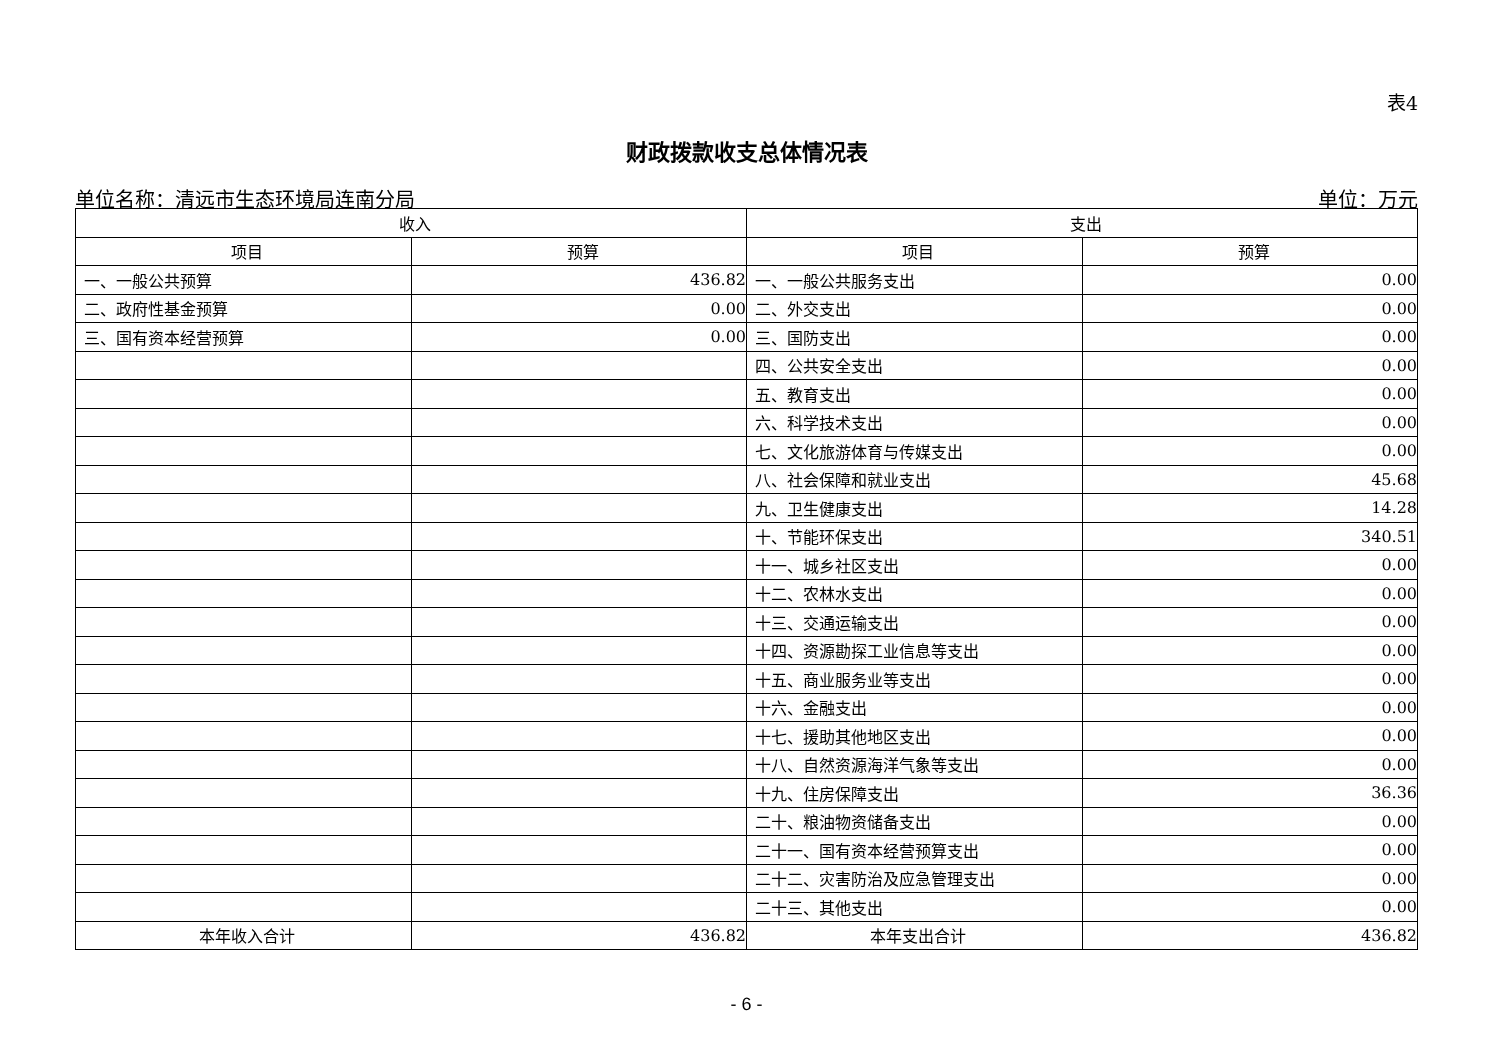表4
财政拨款收支总体情况表
单位名称：清远市生态环境局连南分局 单位：万元
| 收入 | | 支出 | |
| --- | --- | --- | --- |
| 项目 | 预算 | 项目 | 预算 |
| 一、一般公共预算 | 436.82 | 一、一般公共服务支出 | 0.00 |
| 二、政府性基金预算 | 0.00 | 二、外交支出 | 0.00 |
| 三、国有资本经营预算 | 0.00 | 三、国防支出 | 0.00 |
| | | 四、公共安全支出 | 0.00 |
| | | 五、教育支出 | 0.00 |
| | | 六、科学技术支出 | 0.00 |
| | | 七、文化旅游体育与传媒支出 | 0.00 |
| | | 八、社会保障和就业支出 | 45.68 |
| | | 九、卫生健康支出 | 14.28 |
| | | 十、节能环保支出 | 340.51 |
| | | 十一、城乡社区支出 | 0.00 |
| | | 十二、农林水支出 | 0.00 |
| | | 十三、交通运输支出 | 0.00 |
| | | 十四、资源勘探工业信息等支出 | 0.00 |
| | | 十五、商业服务业等支出 | 0.00 |
| | | 十六、金融支出 | 0.00 |
| | | 十七、援助其他地区支出 | 0.00 |
| | | 十八、自然资源海洋气象等支出 | 0.00 |
| | | 十九、住房保障支出 | 36.36 |
| | | 二十、粮油物资储备支出 | 0.00 |
| | | 二十一、国有资本经营预算支出 | 0.00 |
| | | 二十二、灾害防治及应急管理支出 | 0.00 |
| | | 二十三、其他支出 | 0.00 |
| 本年收入合计 | 436.82 | 本年支出合计 | 436.82 |
- 6 -